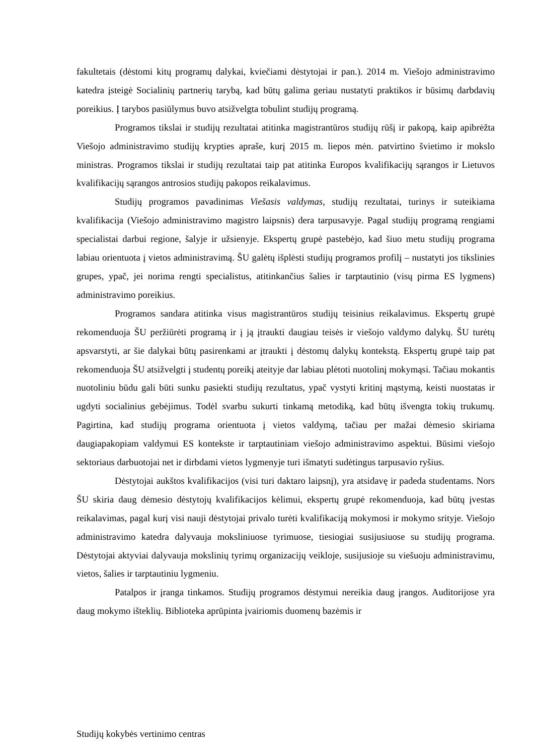fakultetais (dėstomi kitų programų dalykai, kviečiami dėstytojai ir pan.). 2014 m. Viešojo administravimo katedra įsteigė Socialinių partnerių tarybą, kad būtų galima geriau nustatyti praktikos ir būsimų darbdavių poreikius. Į tarybos pasiūlymus buvo atsižvelgta tobulint studijų programą.
Programos tikslai ir studijų rezultatai atitinka magistrantūros studijų rūšį ir pakopą, kaip apibrėžta Viešojo administravimo studijų krypties apraše, kurį 2015 m. liepos mėn. patvirtino švietimo ir mokslo ministras. Programos tikslai ir studijų rezultatai taip pat atitinka Europos kvalifikacijų sąrangos ir Lietuvos kvalifikacijų sąrangos antrosios studijų pakopos reikalavimus.
Studijų programos pavadinimas Viešasis valdymas, studijų rezultatai, turinys ir suteikiama kvalifikacija (Viešojo administravimo magistro laipsnis) dera tarpusavyje. Pagal studijų programą rengiami specialistai darbui regione, šalyje ir užsienyje. Ekspertų grupė pastebėjo, kad šiuo metu studijų programa labiau orientuota į vietos administravimą. ŠU galėtų išplėsti studijų programos profilį – nustatyti jos tikslinies grupes, ypač, jei norima rengti specialistus, atitinkančius šalies ir tarptautinio (visų pirma ES lygmens) administravimo poreikius.
Programos sandara atitinka visus magistrantūros studijų teisinius reikalavimus. Ekspertų grupė rekomenduoja ŠU peržiūrėti programą ir į ją įtraukti daugiau teisės ir viešojo valdymo dalykų. ŠU turėtų apsvarstyti, ar šie dalykai būtų pasirenkami ar įtraukti į dėstomų dalykų kontekstą. Ekspertų grupė taip pat rekomenduoja ŠU atsižvelgti į studentų poreikį ateityje dar labiau plėtoti nuotolinį mokymąsi. Tačiau mokantis nuotoliniu būdu gali būti sunku pasiekti studijų rezultatus, ypač vystyti kritinį mąstymą, keisti nuostatas ir ugdyti socialinius gebėjimus. Todėl svarbu sukurti tinkamą metodiką, kad būtų išvengta tokių trukumų. Pagirtina, kad studijų programa orientuota į vietos valdymą, tačiau per mažai dėmesio skiriama daugiapakopiam valdymui ES kontekste ir tarptautiniam viešojo administravimo aspektui. Būsimi viešojo sektoriaus darbuotojai net ir dirbdami vietos lygmenyje turi išmatyti sudėtingus tarpusavio ryšius.
Dėstytojai aukštos kvalifikacijos (visi turi daktaro laipsnį), yra atsidavę ir padeda studentams. Nors ŠU skiria daug dėmesio dėstytojų kvalifikacijos kėlimui, ekspertų grupė rekomenduoja, kad būtų įvestas reikalavimas, pagal kurį visi nauji dėstytojai privalo turėti kvalifikaciją mokymosi ir mokymo srityje. Viešojo administravimo katedra dalyvauja moksliniuose tyrimuose, tiesiogiai susijusiuose su studijų programa. Dėstytojai aktyviai dalyvauja mokslinių tyrimų organizacijų veikloje, susijusioje su viešuoju administravimu, vietos, šalies ir tarptautiniu lygmeniu.
Patalpos ir įranga tinkamos. Studijų programos dėstymui nereikia daug įrangos. Auditorijose yra daug mokymo išteklių. Biblioteka aprūpinta įvairiomis duomenų bazėmis ir
Studijų kokybės vertinimo centras